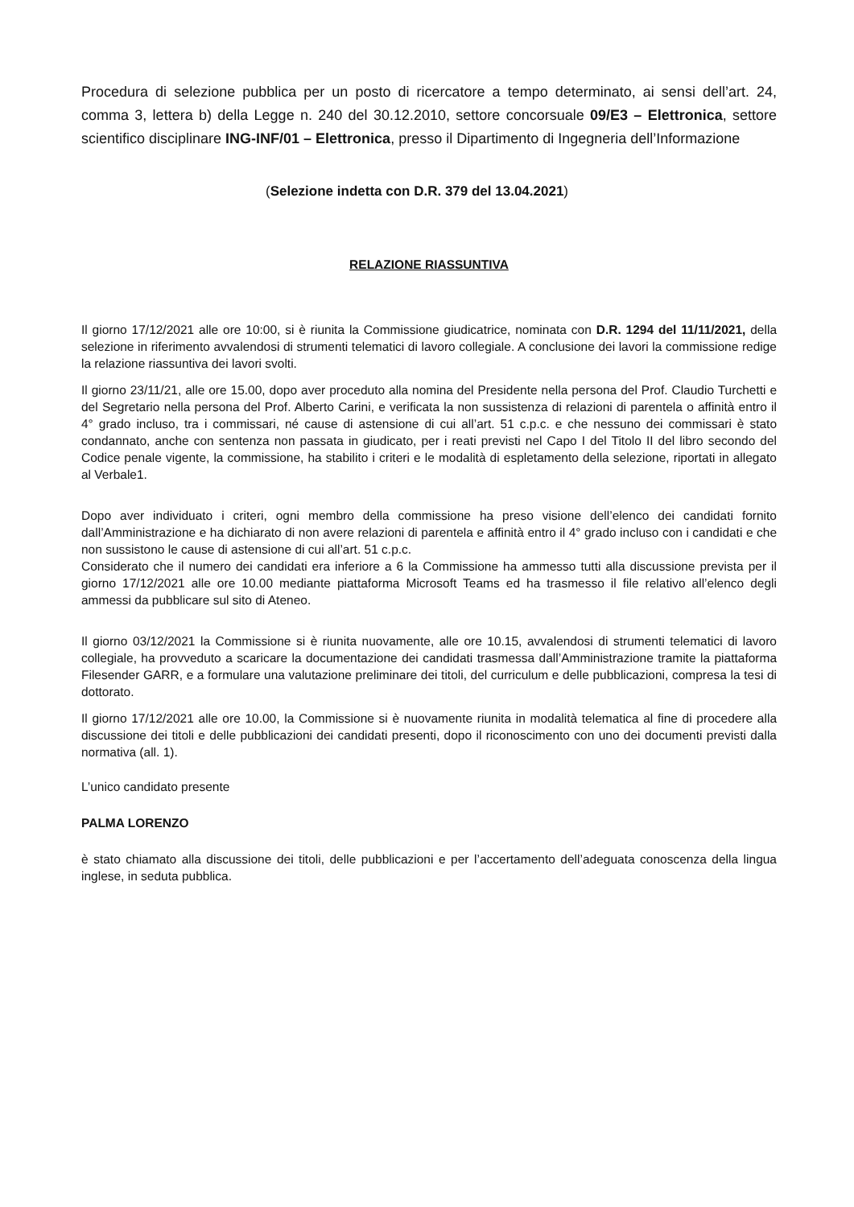Procedura di selezione pubblica per un posto di ricercatore a tempo determinato, ai sensi dell’art. 24, comma 3, lettera b) della Legge n. 240 del 30.12.2010, settore concorsuale 09/E3 – Elettronica, settore scientifico disciplinare ING-INF/01 – Elettronica, presso il Dipartimento di Ingegneria dell’Informazione
(Selezione indetta con D.R. 379 del 13.04.2021)
RELAZIONE RIASSUNTIVA
Il giorno 17/12/2021 alle ore 10:00, si è riunita la Commissione giudicatrice, nominata con D.R. 1294 del 11/11/2021, della selezione in riferimento avvalendosi di strumenti telematici di lavoro collegiale. A conclusione dei lavori la commissione redige la relazione riassuntiva dei lavori svolti.
Il giorno 23/11/21, alle ore 15.00, dopo aver proceduto alla nomina del Presidente nella persona del Prof. Claudio Turchetti e del Segretario nella persona del Prof. Alberto Carini, e verificata la non sussistenza di relazioni di parentela o affinità entro il 4° grado incluso, tra i commissari, né cause di astensione di cui all’art. 51 c.p.c. e che nessuno dei commissari è stato condannato, anche con sentenza non passata in giudicato, per i reati previsti nel Capo I del Titolo II del libro secondo del Codice penale vigente, la commissione, ha stabilito i criteri e le modalità di espletamento della selezione, riportati in allegato al Verbale1.
Dopo aver individuato i criteri, ogni membro della commissione ha preso visione dell’elenco dei candidati fornito dall’Amministrazione e ha dichiarato di non avere relazioni di parentela e affinità entro il 4° grado incluso con i candidati e che non sussistono le cause di astensione di cui all’art. 51 c.p.c.
Considerato che il numero dei candidati era inferiore a 6 la Commissione ha ammesso tutti alla discussione prevista per il giorno 17/12/2021 alle ore 10.00 mediante piattaforma Microsoft Teams ed ha trasmesso il file relativo all’elenco degli ammessi da pubblicare sul sito di Ateneo.
Il giorno 03/12/2021 la Commissione si è riunita nuovamente, alle ore 10.15, avvalendosi di strumenti telematici di lavoro collegiale, ha provveduto a scaricare la documentazione dei candidati trasmessa dall’Amministrazione tramite la piattaforma Filesender GARR, e a formulare una valutazione preliminare dei titoli, del curriculum e delle pubblicazioni, compresa la tesi di dottorato.
Il giorno 17/12/2021 alle ore 10.00, la Commissione si è nuovamente riunita in modalità telematica al fine di procedere alla discussione dei titoli e delle pubblicazioni dei candidati presenti, dopo il riconoscimento con uno dei documenti previsti dalla normativa (all. 1).
L’unico candidato presente
PALMA LORENZO
è stato chiamato alla discussione dei titoli, delle pubblicazioni e per l’accertamento dell’adeguata conoscenza della lingua inglese, in seduta pubblica.